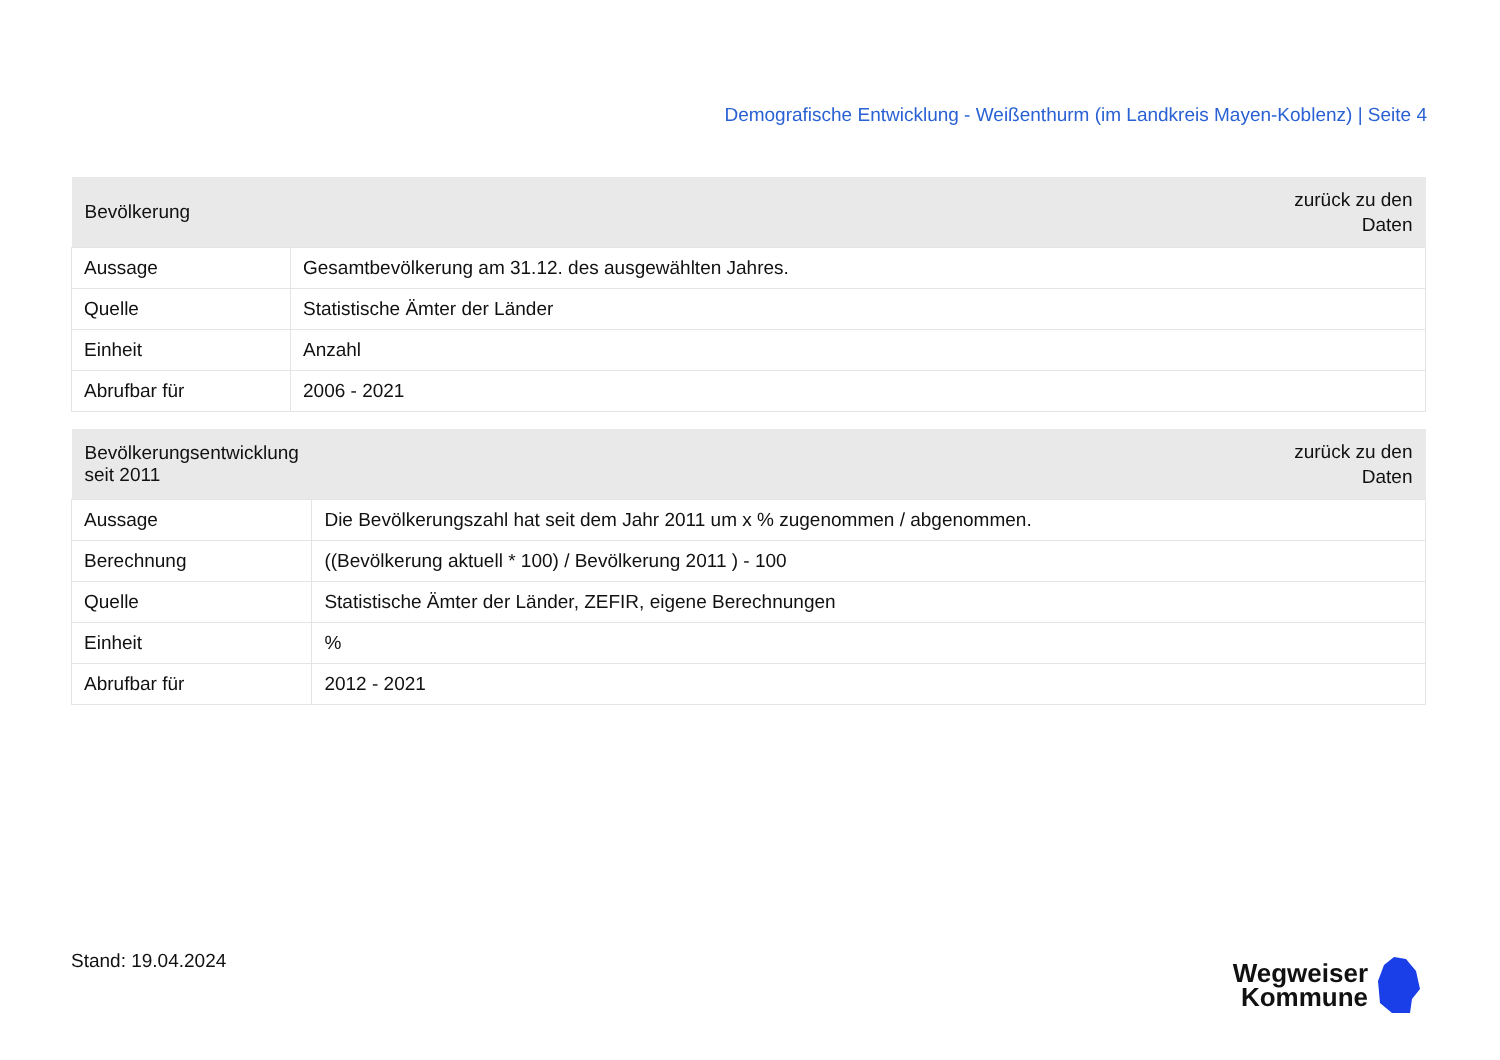Demografische Entwicklung - Weißenthurm (im Landkreis Mayen-Koblenz) | Seite 4
| Bevölkerung | zurück zu den Daten |
| --- | --- |
| Aussage | Gesamtbevölkerung am 31.12. des ausgewählten Jahres. |
| Quelle | Statistische Ämter der Länder |
| Einheit | Anzahl |
| Abrufbar für | 2006 - 2021 |
| Bevölkerungsentwicklung seit 2011 | zurück zu den Daten |
| --- | --- |
| Aussage | Die Bevölkerungszahl hat seit dem Jahr 2011 um x % zugenommen / abgenommen. |
| Berechnung | ((Bevölkerung aktuell * 100) / Bevölkerung 2011 ) - 100 |
| Quelle | Statistische Ämter der Länder, ZEFIR, eigene Berechnungen |
| Einheit | % |
| Abrufbar für | 2012 - 2021 |
Stand: 19.04.2024
Wegweiser
Kommune